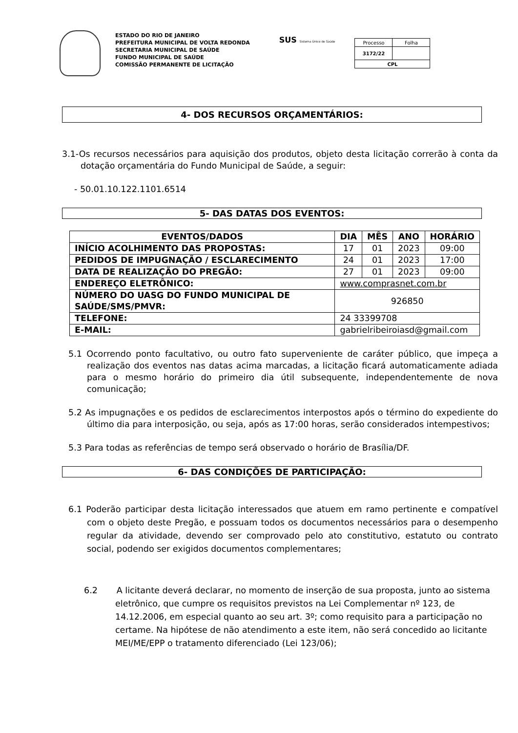ESTADO DO RIO DE JANEIRO
PREFEITURA MUNICIPAL DE VOLTA REDONDA
SECRETARIA MUNICIPAL DE SAÚDE
FUNDO MUNICIPAL DE SAÚDE
COMISSÃO PERMANENTE DE LICITAÇÃO
SUS Sistema Único de Saúde
| Processo | Folha |
| 3172/22 | |
| CPL | |
4- DOS RECURSOS ORÇAMENTÁRIOS:
3.1-Os recursos necessários para aquisição dos produtos, objeto desta licitação correrão à conta da dotação orçamentária do Fundo Municipal de Saúde, a seguir:
- 50.01.10.122.1101.6514
5- DAS DATAS DOS EVENTOS:
| EVENTOS/DADOS | DIA | MÊS | ANO | HORÁRIO |
| --- | --- | --- | --- | --- |
| INÍCIO ACOLHIMENTO DAS PROPOSTAS: | 17 | 01 | 2023 | 09:00 |
| PEDIDOS DE IMPUGNAÇÃO / ESCLARECIMENTO | 24 | 01 | 2023 | 17:00 |
| DATA DE REALIZAÇÃO DO PREGÃO: | 27 | 01 | 2023 | 09:00 |
| ENDEREÇO ELETRÔNICO: | www.comprasnet.com.br | | | |
| NÚMERO DO UASG DO FUNDO MUNICIPAL DE SAÚDE/SMS/PMVR: | 926850 | | | |
| TELEFONE: | 24 33399708 | | | |
| E-MAIL: | gabrielribeiroiasd@gmail.com | | | |
5.1 Ocorrendo ponto facultativo, ou outro fato superveniente de caráter público, que impeça a realização dos eventos nas datas acima marcadas, a licitação ficará automaticamente adiada para o mesmo horário do primeiro dia útil subsequente, independentemente de nova comunicação;
5.2 As impugnações e os pedidos de esclarecimentos interpostos após o término do expediente do último dia para interposição, ou seja, após as 17:00 horas, serão considerados intempestivos;
5.3 Para todas as referências de tempo será observado o horário de Brasília/DF.
6- DAS CONDIÇÕES DE PARTICIPAÇÃO:
6.1 Poderão participar desta licitação interessados que atuem em ramo pertinente e compatível com o objeto deste Pregão, e possuam todos os documentos necessários para o desempenho regular da atividade, devendo ser comprovado pelo ato constitutivo, estatuto ou contrato social, podendo ser exigidos documentos complementares;
6.2 A licitante deverá declarar, no momento de inserção de sua proposta, junto ao sistema eletrônico, que cumpre os requisitos previstos na Lei Complementar nº 123, de 14.12.2006, em especial quanto ao seu art. 3º; como requisito para a participação no certame. Na hipótese de não atendimento a este item, não será concedido ao licitante MEI/ME/EPP o tratamento diferenciado (Lei 123/06);